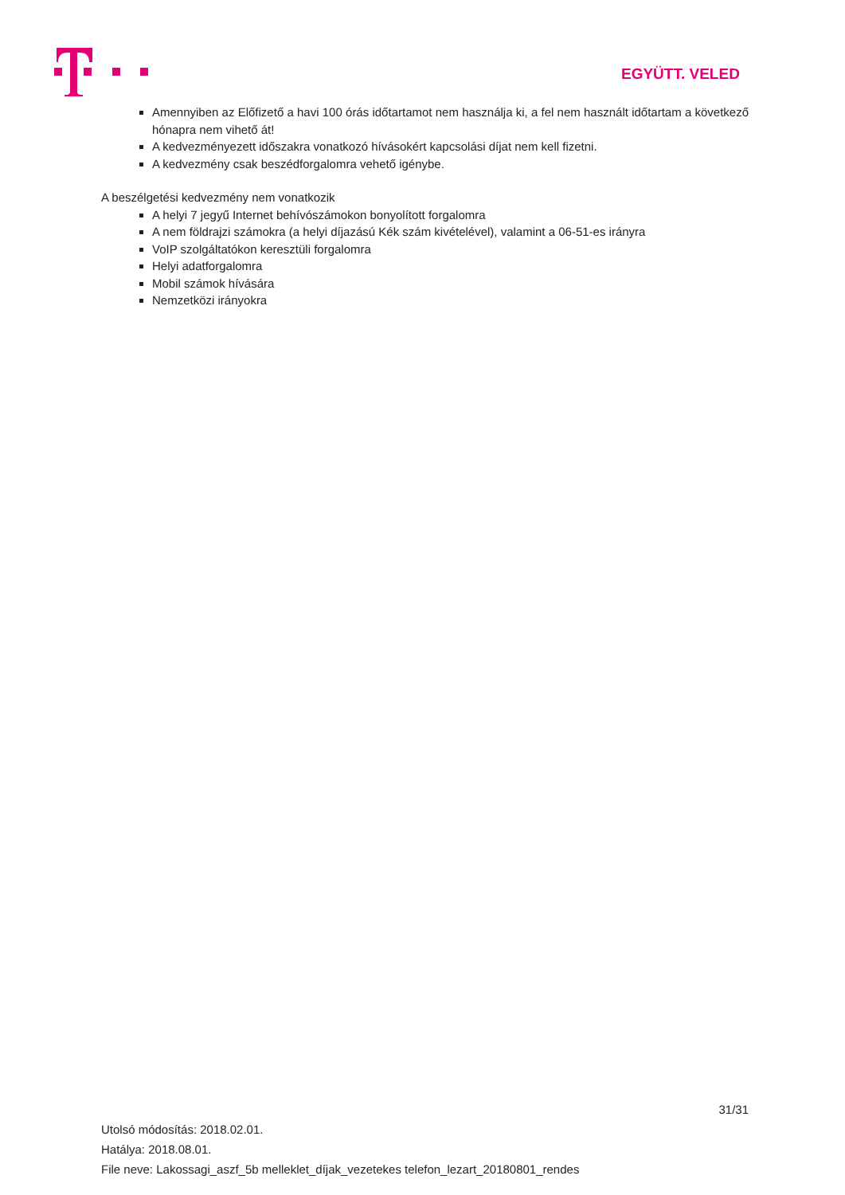EGYÜTT. VELED
Amennyiben az Előfizető a havi 100 órás időtartamot nem használja ki, a fel nem használt időtartam a következő hónapra nem vihető át!
A kedvezményezett időszakra vonatkozó hívásokért kapcsolási díjat nem kell fizetni.
A kedvezmény csak beszédforgalomra vehető igénybe.
A beszélgetési kedvezmény nem vonatkozik
A helyi 7 jegyű Internet behívószámokon bonyolított forgalomra
A nem földrajzi számokra (a helyi díjazású Kék szám kivételével), valamint a 06-51-es irányra
VoIP szolgáltatókon keresztüli forgalomra
Helyi adatforgalomra
Mobil számok hívására
Nemzetközi irányokra
31/31
Utolsó módosítás: 2018.02.01.
Hatálya: 2018.08.01.
File neve: Lakossagi_aszf_5b melleklet_díjak_vezetekes telefon_lezart_20180801_rendes